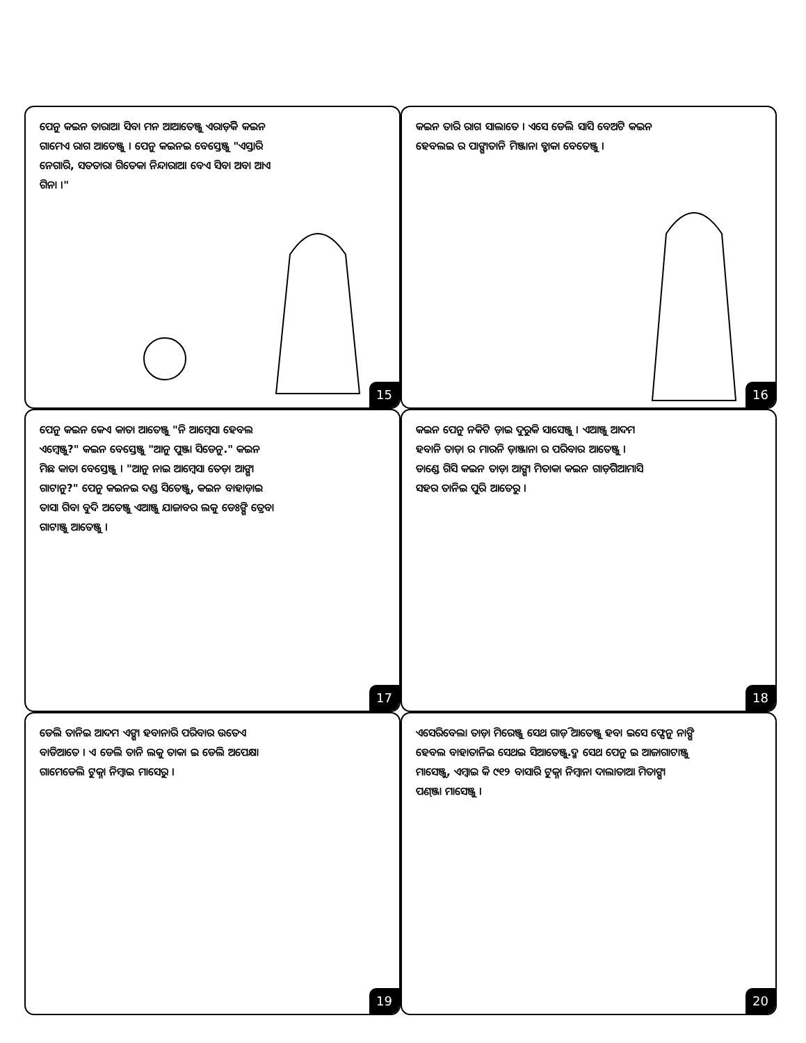ପେନୁ କଇନ ତାରାଆ ସିବା ମନ ଆଆତେଞ୍ଜୁ ଏରାଡ଼ିକି କଇନ ଗାମେଏ ରାଗ ଆତେଞ୍ଜୁ । ପେନୁ କଇନଇ ବେସ୍ତେଞ୍ଜୁ "ଏସ୍ତାରି ନେଗାରି, ସତତାରା ଗିତେକା ନିନ୍ଦାରାଆ ବେଏ ସିବା ଅବା ଆଏ ଗିନା ।"
15
କଇନ ତାରି ରାଗ ସାଲାତେ । ଏସେ ଡେଲି ସାସି ବେଅଟି କଇନ ହେବଲଇ ର ପାଙ୍ଗାତାନି ମିଞ୍ଜାନା ବ୍ଡାକା ବେତେଞ୍ଜୁ ।
16
ପେନୁ କଇନ କେଏ କାତା ଆତେଞ୍ଜୁ "ନି ଆମ୍ବେସା ହେବଲ ଏମ୍ବେଞ୍ଜୁ?" କଇନ ବେସ୍ତେଞ୍ଜୁ "ଆନୁ ପୁଞ୍ଜା ସିଡେନୁ." କଇନ ମିଛ କାତା ବେସ୍ତେଞ୍ଜୁ । "ଆନୁ ନାଇ ଆମ୍ବେସା ତେଡ଼ା ଆଙ୍ଗା ଗାଟାନୁ?" ପେନୁ କଇନଇ ଦଣ୍ଡ ସିତେଞ୍ଜୁ, କଇନ ବାହାଡ଼ାଇ ତାସା ଗିବା ବୁଦି ଅତେଞ୍ଜୁ ଏଆଞ୍ଜୁ ଯାଜାବର ଲକୁ ଡେଃଙ୍ଗି ତ୍ରେବା ଗାଟାଞ୍ଜୁ ଆତେଞ୍ଜୁ ।
17
କଇନ ପେନୁ ନକିଟି ଡ଼ାଇ ଦୁରୁକି ସାସେଞ୍ଜୁ । ଏଆଞ୍ଜୁ ଆଦମ ହବାନି ତାଡ଼ା ର ମାରନି ଡ଼ାଞ୍ଜାନା ର ପରିବାର ଆତେଞ୍ଜୁ । ଡାଣ୍ଡେ ଗିସି କଇନ ତାଡ଼ା ଆଙ୍ଗା ମିତାକା କଇନ ଗାଡ଼ିଗିଆମାସି ସହର ତାନିଇ ପୁରି ଆତେରୁ ।
18
ଡେଲି ତାନିଇ ଆଦମ ଏଙ୍ଗା ହବାନାରି ପରିବାର ଉତେଏ ବାଡିଆତେ । ଏ ଡେଲି ତାନି ଲକୁ ତାକା ଇ ଡେଲି ଅପେକ୍ଷା ଗାମେଡେଲି ଟୁକ୍ନା ନିମ୍ବାଇ ମାସେରୁ ।
19
ଏସେରିବେଲା ତାଡ଼ା ମିରେଞ୍ଜୁ ସେଥ ଗାଡ଼ି ଆତେଞ୍ଜୁ ହବା ଇସେ ଫ୍ପେନୁ ନାଙ୍ଗି ହେବଲ ବାହାତାନିଇ ସେଥଇ ସିଆତେଞ୍ଜୁ.ଦ୍ମ ସେଥ ପେନୁ ଇ ଆଜାଗାଟାଞ୍ଜୁ ମାସେଞ୍ଜୁ, ଏମ୍ବାଇ କି ୯୧୨ ବାସାରି ଟୁକ୍ନା ନିମ୍ବାନା ଦାଲାତାଆ ମିତାଙ୍ଗା ପଣ୍ଞ୍ଜା ମାସେଞ୍ଜୁ ।
20